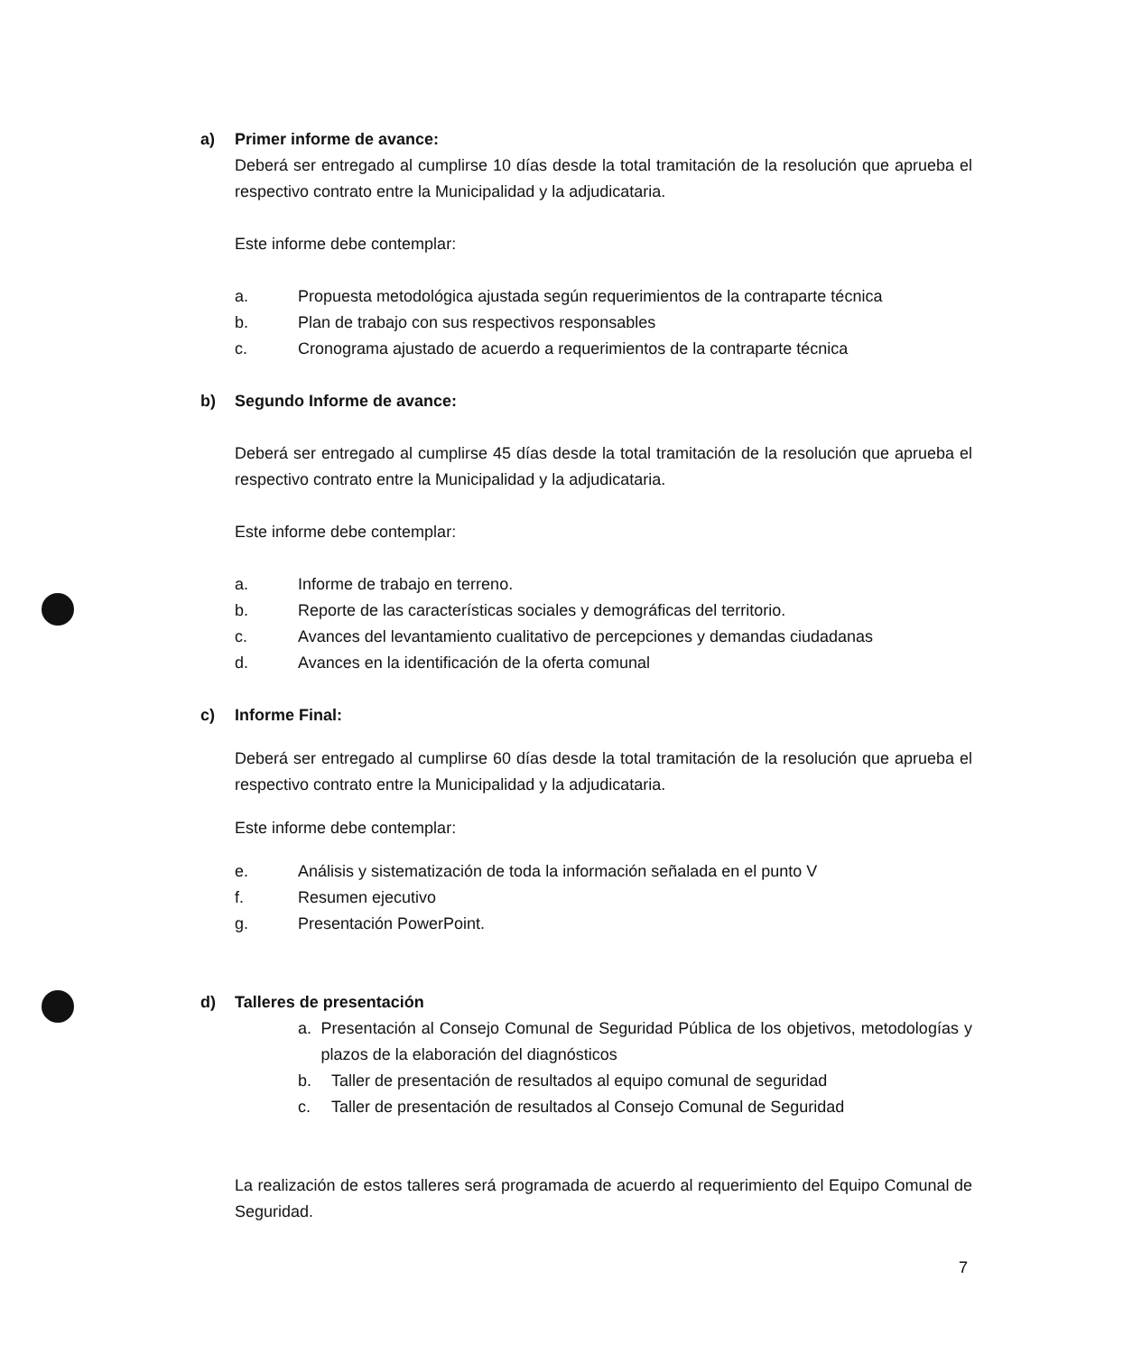a) Primer informe de avance:
Deberá ser entregado al cumplirse 10 días desde la total tramitación de la resolución que aprueba el respectivo contrato entre la Municipalidad y la adjudicataria.
Este informe debe contemplar:
a. Propuesta metodológica ajustada según requerimientos de la contraparte técnica
b. Plan de trabajo con sus respectivos responsables
c. Cronograma ajustado de acuerdo a requerimientos de la contraparte técnica
b) Segundo Informe de avance:
Deberá ser entregado al cumplirse 45 días desde la total tramitación de la resolución que aprueba el respectivo contrato entre la Municipalidad y la adjudicataria.
Este informe debe contemplar:
a. Informe de trabajo en terreno.
b. Reporte de las características sociales y demográficas del territorio.
c. Avances del levantamiento cualitativo de percepciones y demandas ciudadanas
d. Avances en la identificación de la oferta comunal
c) Informe Final:
Deberá ser entregado al cumplirse 60 días desde la total tramitación de la resolución que aprueba el respectivo contrato entre la Municipalidad y la adjudicataria.
Este informe debe contemplar:
e. Análisis y sistematización de toda la información señalada en el punto V
f. Resumen ejecutivo
g. Presentación PowerPoint.
d) Talleres de presentación
a. Presentación al Consejo Comunal de Seguridad Pública de los objetivos, metodologías y plazos de la elaboración del diagnósticos
b. Taller de presentación de resultados al equipo comunal de seguridad
c. Taller de presentación de resultados al Consejo Comunal de Seguridad
La realización de estos talleres será programada de acuerdo al requerimiento del Equipo Comunal de Seguridad.
7